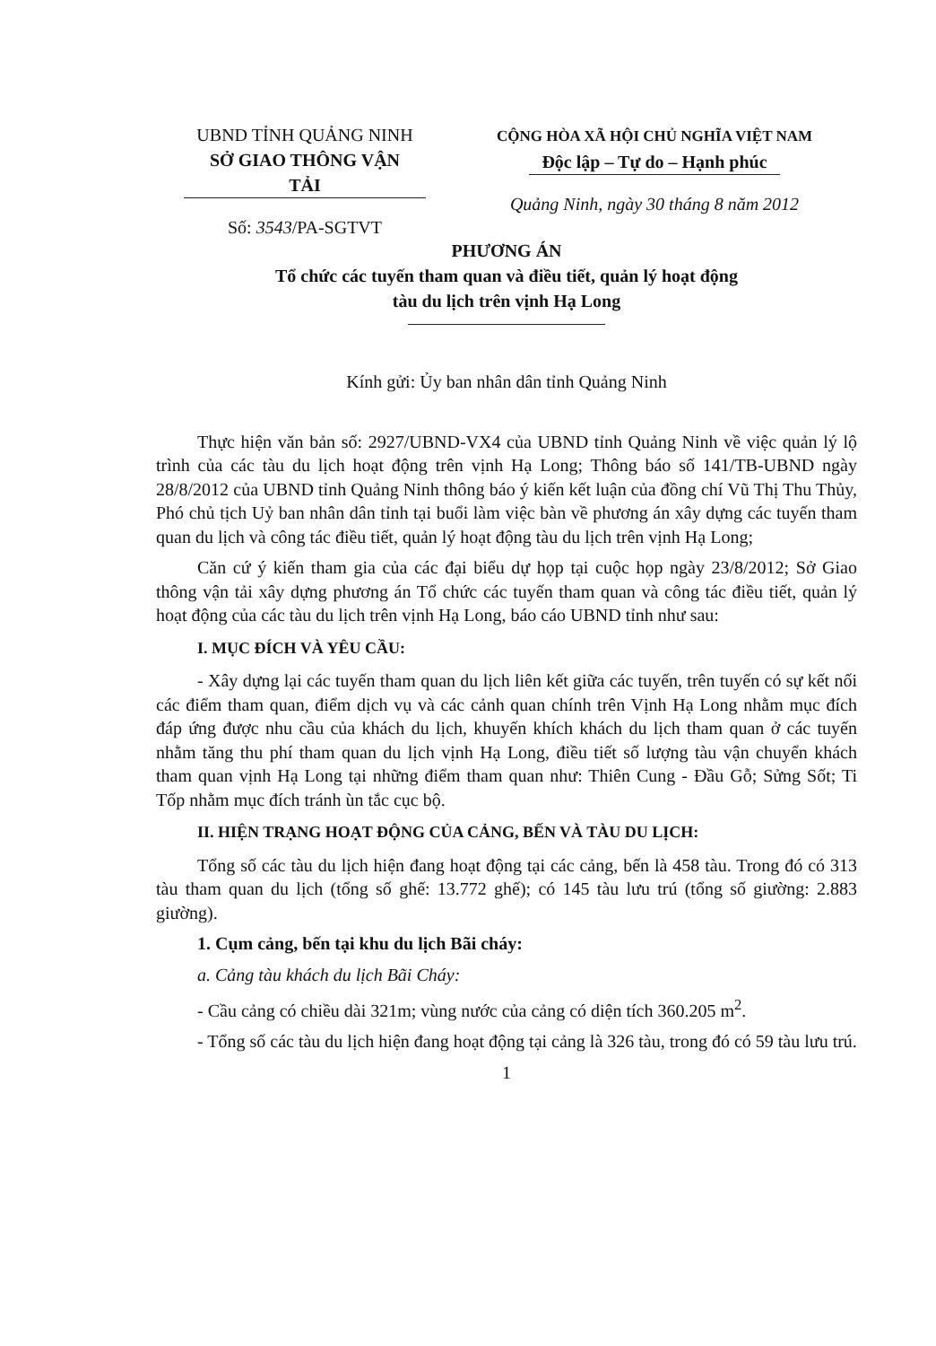UBND TỈNH QUẢNG NINH
SỞ GIAO THÔNG VẬN TẢI
Số: 3543/PA-SGTVT
CỘNG HÒA XÃ HỘI CHỦ NGHĨA VIỆT NAM
Độc lập – Tự do – Hạnh phúc
Quảng Ninh, ngày 30 tháng 8 năm 2012
PHƯƠNG ÁN
Tổ chức các tuyến tham quan và điều tiết, quản lý hoạt động
tàu du lịch trên vịnh Hạ Long
Kính gửi: Ủy ban nhân dân tỉnh Quảng Ninh
Thực hiện văn bản số: 2927/UBND-VX4 của UBND tỉnh Quảng Ninh về việc quản lý lộ trình của các tàu du lịch hoạt động trên vịnh Hạ Long; Thông báo số 141/TB-UBND ngày 28/8/2012 của UBND tỉnh Quảng Ninh thông báo ý kiến kết luận của đồng chí Vũ Thị Thu Thủy, Phó chủ tịch Uỷ ban nhân dân tỉnh tại buổi làm việc bàn về phương án xây dựng các tuyến tham quan du lịch và công tác điều tiết, quản lý hoạt động tàu du lịch trên vịnh Hạ Long;
Căn cứ ý kiến tham gia của các đại biểu dự họp tại cuộc họp ngày 23/8/2012; Sở Giao thông vận tải xây dựng phương án Tổ chức các tuyến tham quan và công tác điều tiết, quản lý hoạt động của các tàu du lịch trên vịnh Hạ Long, báo cáo UBND tỉnh như sau:
I. MỤC ĐÍCH VÀ YÊU CẦU:
- Xây dựng lại các tuyến tham quan du lịch liên kết giữa các tuyến, trên tuyến có sự kết nối các điểm tham quan, điểm dịch vụ và các cảnh quan chính trên Vịnh Hạ Long nhằm mục đích đáp ứng được nhu cầu của khách du lịch, khuyến khích khách du lịch tham quan ở các tuyến nhằm tăng thu phí tham quan du lịch vịnh Hạ Long, điều tiết số lượng tàu vận chuyển khách tham quan vịnh Hạ Long tại những điểm tham quan như: Thiên Cung - Đầu Gỗ; Sửng Sốt; Ti Tốp nhằm mục đích tránh ùn tắc cục bộ.
II. HIỆN TRẠNG HOẠT ĐỘNG CỦA CẢNG, BẾN VÀ TÀU DU LỊCH:
Tổng số các tàu du lịch hiện đang hoạt động tại các cảng, bến là 458 tàu. Trong đó có 313 tàu tham quan du lịch (tổng số ghế: 13.772 ghế); có 145 tàu lưu trú (tổng số giường: 2.883 giường).
1. Cụm cảng, bến tại khu du lịch Bãi cháy:
a. Cảng tàu khách du lịch Bãi Cháy:
- Cầu cảng có chiều dài 321m; vùng nước của cảng có diện tích 360.205 m<sup>2</sup>.
- Tổng số các tàu du lịch hiện đang hoạt động tại cảng là 326 tàu, trong đó có 59 tàu lưu trú.
1